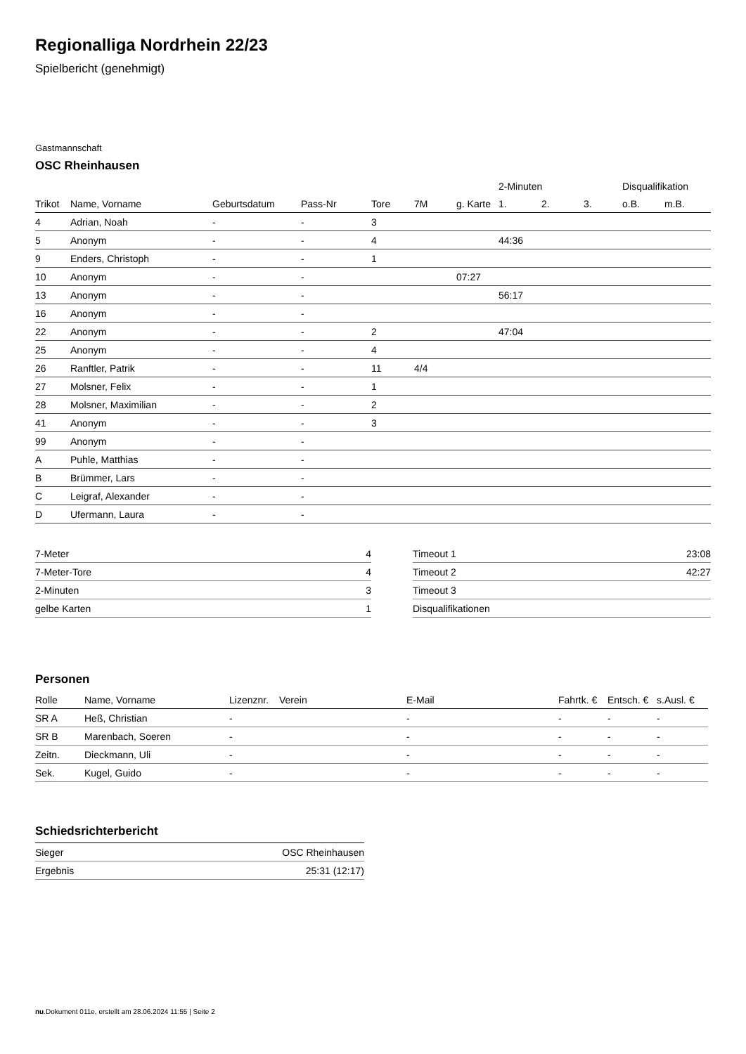Regionalliga Nordrhein 22/23
Spielbericht (genehmigt)
Gastmannschaft
OSC Rheinhausen
| | | | | | | | 2-Minuten | | | Disqualifikation | |
| --- | --- | --- | --- | --- | --- | --- | --- | --- | --- | --- | --- |
| Trikot | Name, Vorname | Geburtsdatum | Pass-Nr | Tore | 7M | g. Karte | 1. | 2. | 3. | o.B. | m.B. |
| 4 | Adrian, Noah | - | - | 3 | | | | | | | |
| 5 | Anonym | - | - | 4 | | | 44:36 | | | | |
| 9 | Enders, Christoph | - | - | 1 | | | | | | | |
| 10 | Anonym | - | - | | | 07:27 | | | | | |
| 13 | Anonym | - | - | | | | 56:17 | | | | |
| 16 | Anonym | - | - | | | | | | | | |
| 22 | Anonym | - | - | 2 | | | 47:04 | | | | |
| 25 | Anonym | - | - | 4 | | | | | | | |
| 26 | Ranftler, Patrik | - | - | 11 | 4/4 | | | | | | |
| 27 | Molsner, Felix | - | - | 1 | | | | | | | |
| 28 | Molsner, Maximilian | - | - | 2 | | | | | | | |
| 41 | Anonym | - | - | 3 | | | | | | | |
| 99 | Anonym | - | - | | | | | | | | |
| A | Puhle, Matthias | - | - | | | | | | | | |
| B | Brümmer, Lars | - | - | | | | | | | | |
| C | Leigraf, Alexander | - | - | | | | | | | | |
| D | Ufermann, Laura | - | - | | | | | | | | |
| 7-Meter | 4 |
| 7-Meter-Tore | 4 |
| 2-Minuten | 3 |
| gelbe Karten | 1 |
| Timeout 1 | 23:08 |
| Timeout 2 | 42:27 |
| Timeout 3 | |
| Disqualifikationen | |
Personen
| Rolle | Name, Vorname | Lizenznr. | Verein | E-Mail | Fahrtk. € | Entsch. € | s.Ausl. € |
| --- | --- | --- | --- | --- | --- | --- | --- |
| SR A | Heß, Christian | - | | - | - | - | - |
| SR B | Marenbach, Soeren | - | | - | - | - | - |
| Zeitn. | Dieckmann, Uli | - | | - | - | - | - |
| Sek. | Kugel, Guido | - | | - | - | - | - |
Schiedsrichterbericht
| Sieger | OSC Rheinhausen |
| Ergebnis | 25:31 (12:17) |
nu.Dokument 011e, erstellt am 28.06.2024 11:55 | Seite 2